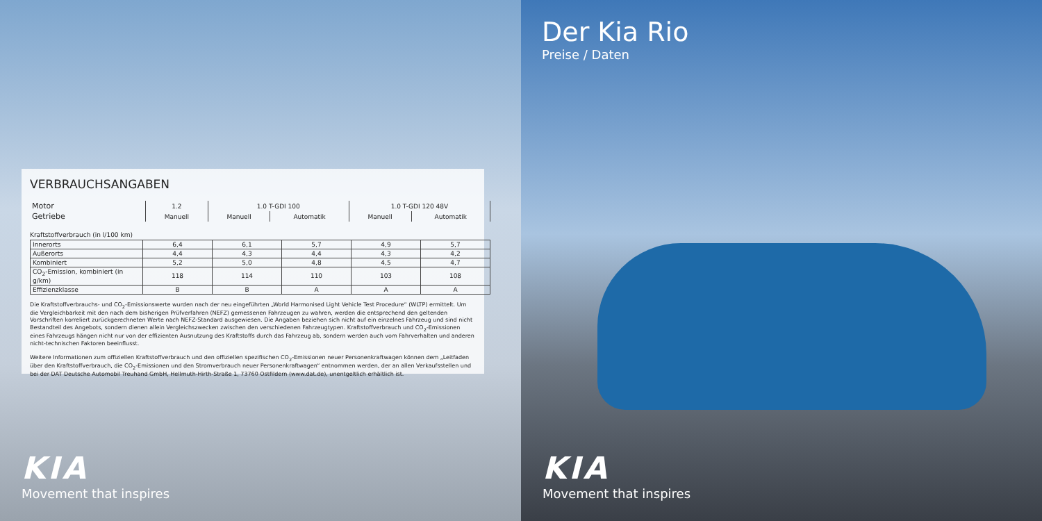VERBRAUCHSANGABEN
| Motor | 1.2 | 1.0 T-GDI 100 | | 1.0 T-GDI 120 48V | |
| --- | --- | --- | --- | --- | --- |
| Getriebe | Manuell | Manuell | Automatik | Manuell | Automatik |
Kraftstoffverbrauch (in l/100 km)
| Innerorts | 6,4 | 6,1 | 5,7 | 4,9 | 5,7 |
| Außerorts | 4,4 | 4,3 | 4,4 | 4,3 | 4,2 |
| Kombiniert | 5,2 | 5,0 | 4,8 | 4,5 | 4,7 |
| CO<sub>2</sub>-Emission, kombiniert (in g/km) | 118 | 114 | 110 | 103 | 108 |
| Effizienzklasse | B | B | A | A | A |
Die Kraftstoffverbrauchs- und CO<sub>2</sub>-Emissionswerte wurden nach der neu eingeführten „World Harmonised Light Vehicle Test Procedure“ (WLTP) ermittelt. Um die Vergleichbarkeit mit den nach dem bisherigen Prüfverfahren (NEFZ) gemessenen Fahrzeugen zu wahren, werden die entsprechend den geltenden Vorschriften korreliert zurückgerechneten Werte nach NEFZ-Standard ausgewiesen. Die Angaben beziehen sich nicht auf ein einzelnes Fahrzeug und sind nicht Bestandteil des Angebots, sondern dienen allein Vergleichszwecken zwischen den verschiedenen Fahrzeugtypen. Kraftstoffverbrauch und CO<sub>2</sub>-Emissionen eines Fahrzeugs hängen nicht nur von der effizienten Ausnutzung des Kraftstoffs durch das Fahrzeug ab, sondern werden auch vom Fahrverhalten und anderen nicht-technischen Faktoren beeinflusst.
Weitere Informationen zum offiziellen Kraftstoffverbrauch und den offiziellen spezifischen CO<sub>2</sub>-Emissionen neuer Personenkraftwagen können dem „Leitfaden über den Kraftstoffverbrauch, die CO<sub>2</sub>-Emissionen und den Stromverbrauch neuer Personenkraftwagen“ entnommen werden, der an allen Verkaufsstellen und bei der DAT Deutsche Automobil Treuhand GmbH, Hellmuth-Hirth-Straße 1, 73760 Ostfildern (www.dat.de), unentgeltlich erhältlich ist.
KIA
Movement that inspires
Der Kia Rio
Preise / Daten
KIA
Movement that inspires